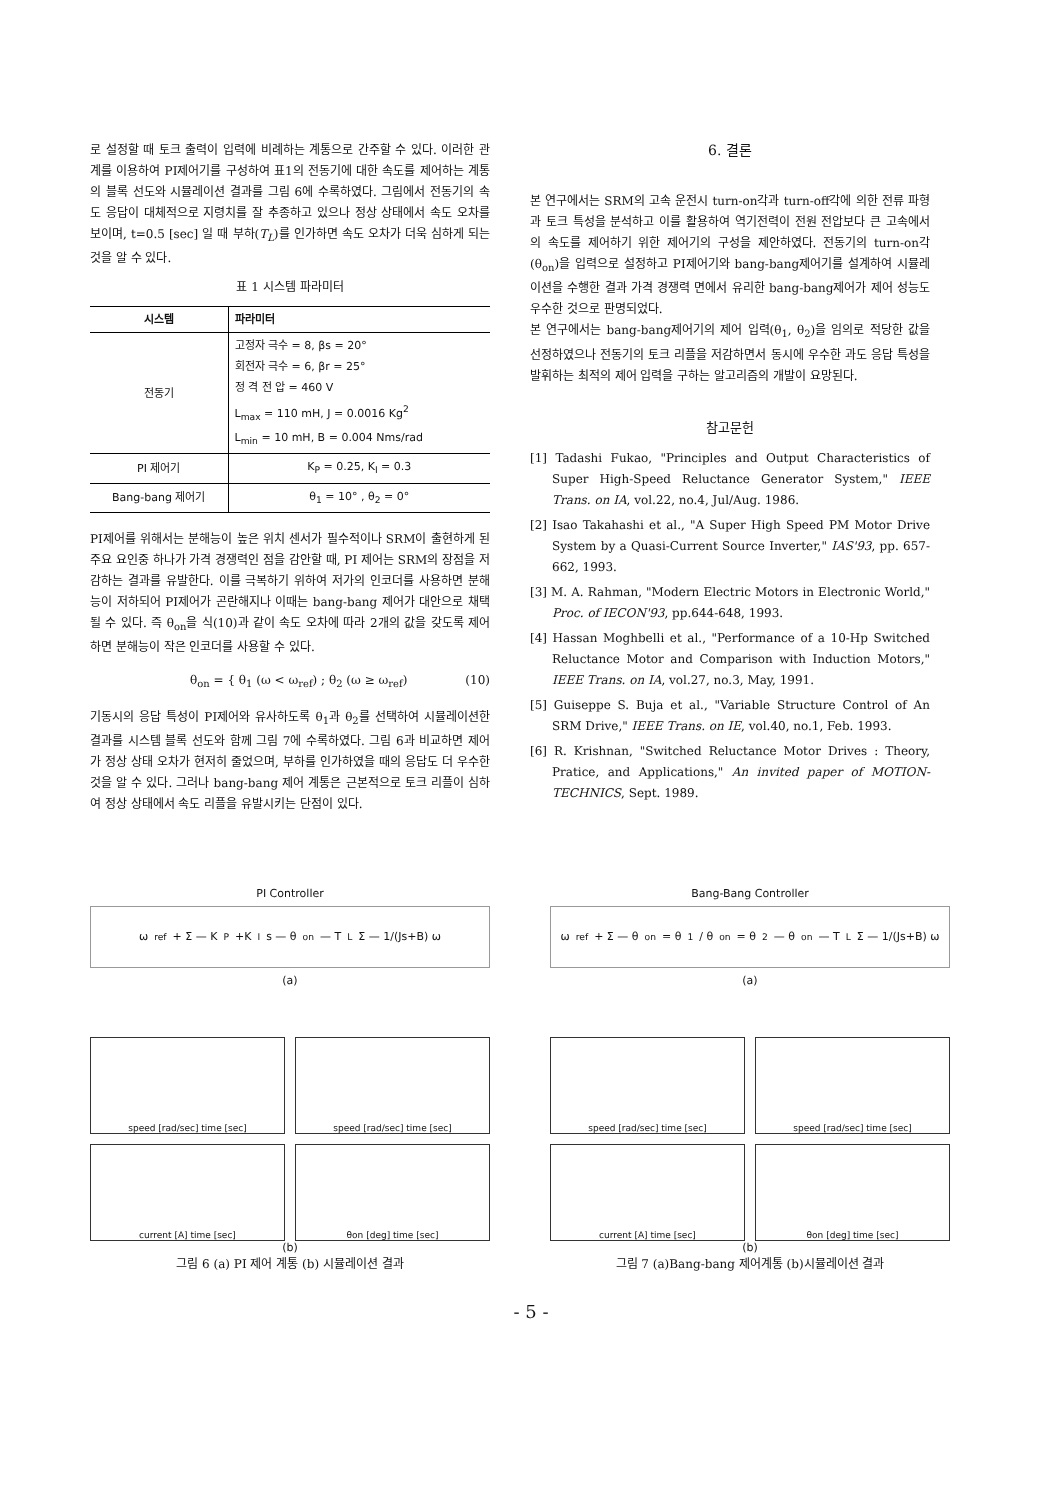로 설정할 때 토크 출력이 입력에 비례하는 계통으로 간주할 수 있다. 이러한 관계를 이용하여 PI제어기를 구성하여 표1의 전동기에 대한 속도를 제어하는 계통의 블록 선도와 시뮬레이션 결과를 그림 6에 수록하였다. 그림에서 전동기의 속도 응답이 대체적으로 지령치를 잘 추종하고 있으나 정상 상태에서 속도 오차를 보이며, t=0.5 [sec] 일 때 부하(T<sub>L</sub>)를 인가하면 속도 오차가 더욱 심하게 되는 것을 알 수 있다.
표 1 시스템 파라미터
| 시스템 | 파라미터 |
| --- | --- |
| 전동기 | 고정자 극수 = 8, βs = 20° 회전자 극수 = 6, βr = 25° 정 격 전 압 = 460 V L<sub>max</sub> = 110 mH, J = 0.0016 Kg<sup>2</sup> L<sub>min</sub> = 10 mH, B = 0.004 Nms/rad |
| PI 제어기 | K<sub>P</sub> = 0.25, K<sub>I</sub> = 0.3 |
| Bang-bang 제어기 | θ<sub>1</sub> = 10° , θ<sub>2</sub> = 0° |
PI제어를 위해서는 분해능이 높은 위치 센서가 필수적이나 SRM이 출현하게 된 주요 요인중 하나가 가격 경쟁력인 점을 감안할 때, PI 제어는 SRM의 장점을 저감하는 결과를 유발한다. 이를 극복하기 위하여 저가의 인코더를 사용하면 분해능이 저하되어 PI제어가 곤란해지나 이때는 bang-bang 제어가 대안으로 채택될 수 있다. 즉 θ<sub>on</sub>을 식(10)과 같이 속도 오차에 따라 2개의 값을 갖도록 제어하면 분해능이 작은 인코더를 사용할 수 있다.
θ<sub>on</sub> = { θ<sub>1</sub> (ω < ω<sub>ref</sub>) ; θ<sub>2</sub> (ω ≥ ω<sub>ref</sub>) (10)
기동시의 응답 특성이 PI제어와 유사하도록 θ<sub>1</sub>과 θ<sub>2</sub>를 선택하여 시뮬레이션한 결과를 시스템 블록 선도와 함께 그림 7에 수록하였다. 그림 6과 비교하면 제어가 정상 상태 오차가 현저히 줄었으며, 부하를 인가하였을 때의 응답도 더 우수한 것을 알 수 있다. 그러나 bang-bang 제어 계통은 근본적으로 토크 리플이 심하여 정상 상태에서 속도 리플을 유발시키는 단점이 있다.
6. 결론
본 연구에서는 SRM의 고속 운전시 turn-on각과 turn-off각에 의한 전류 파형과 토크 특성을 분석하고 이를 활용하여 역기전력이 전원 전압보다 큰 고속에서의 속도를 제어하기 위한 제어기의 구성을 제안하였다. 전동기의 turn-on각(θ<sub>on</sub>)을 입력으로 설정하고 PI제어기와 bang-bang제어기를 설계하여 시뮬레이션을 수행한 결과 가격 경쟁력 면에서 유리한 bang-bang제어가 제어 성능도 우수한 것으로 판명되었다.
본 연구에서는 bang-bang제어기의 제어 입력(θ<sub>1</sub>, θ<sub>2</sub>)을 임의로 적당한 값을 선정하였으나 전동기의 토크 리플을 저감하면서 동시에 우수한 과도 응답 특성을 발휘하는 최적의 제어 입력을 구하는 알고리즘의 개발이 요망된다.
참고문헌
[1] Tadashi Fukao, "Principles and Output Characteristics of Super High-Speed Reluctance Generator System," IEEE Trans. on IA, vol.22, no.4, Jul/Aug. 1986.
[2] Isao Takahashi et al., "A Super High Speed PM Motor Drive System by a Quasi-Current Source Inverter," IAS'93, pp. 657-662, 1993.
[3] M. A. Rahman, "Modern Electric Motors in Electronic World," Proc. of IECON'93, pp.644-648, 1993.
[4] Hassan Moghbelli et al., "Performance of a 10-Hp Switched Reluctance Motor and Comparison with Induction Motors," IEEE Trans. on IA, vol.27, no.3, May, 1991.
[5] Guiseppe S. Buja et al., "Variable Structure Control of An SRM Drive," IEEE Trans. on IE, vol.40, no.1, Feb. 1993.
[6] R. Krishnan, "Switched Reluctance Motor Drives : Theory, Pratice, and Applications," An invited paper of MOTION-TECHNICS, Sept. 1989.
PI Controller
ω<sub>ref</sub> + Σ — K<sub>P</sub>+K<sub>I</sub>s — θ<sub>on</sub> — T<sub>L</sub> Σ — 1/(Js+B) ω
(a)
speed [rad/sec] time [sec]
speed [rad/sec] time [sec]
current [A] time [sec]
θon [deg] time [sec]
(b)
그림 6 (a) PI 제어 계통 (b) 시뮬레이션 결과
Bang-Bang Controller
ω<sub>ref</sub> + Σ — θ<sub>on</sub>= θ<sub>1</sub> / θ<sub>on</sub>= θ<sub>2</sub> — θ<sub>on</sub> — T<sub>L</sub> Σ — 1/(Js+B) ω
(a)
speed [rad/sec] time [sec]
speed [rad/sec] time [sec]
current [A] time [sec]
θon [deg] time [sec]
(b)
그림 7 (a)Bang-bang 제어계통 (b)시뮬레이션 결과
- 5 -